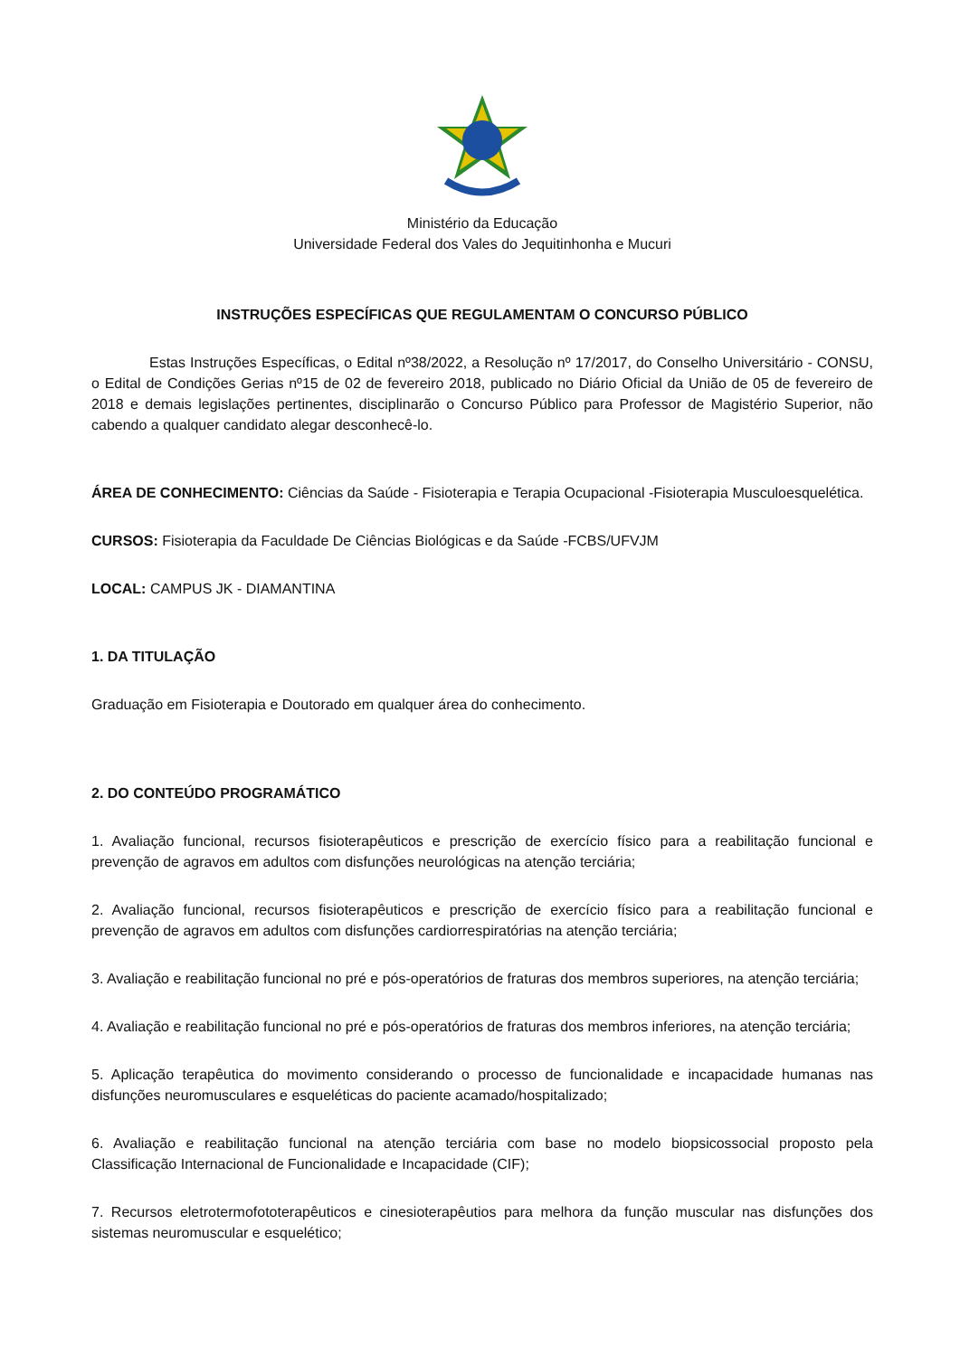Ministério da Educação
Universidade Federal dos Vales do Jequitinhonha e Mucuri
INSTRUÇÕES ESPECÍFICAS QUE REGULAMENTAM O CONCURSO PÚBLICO
Estas Instruções Específicas, o Edital nº38/2022, a Resolução nº 17/2017, do Conselho Universitário - CONSU, o Edital de Condições Gerias nº15 de 02 de fevereiro 2018, publicado no Diário Oficial da União de 05 de fevereiro de 2018 e demais legislações pertinentes, disciplinarão o Concurso Público para Professor de Magistério Superior, não cabendo a qualquer candidato alegar desconhecê-lo.
ÁREA DE CONHECIMENTO: Ciências da Saúde - Fisioterapia e Terapia Ocupacional -Fisioterapia Musculoesquelética.
CURSOS: Fisioterapia da Faculdade De Ciências Biológicas e da Saúde -FCBS/UFVJM
LOCAL: CAMPUS JK - DIAMANTINA
1. DA TITULAÇÃO
Graduação em Fisioterapia e Doutorado em qualquer área do conhecimento.
2. DO CONTEÚDO PROGRAMÁTICO
1. Avaliação funcional, recursos fisioterapêuticos e prescrição de exercício físico para a reabilitação funcional e prevenção de agravos em adultos com disfunções neurológicas na atenção terciária;
2. Avaliação funcional, recursos fisioterapêuticos e prescrição de exercício físico para a reabilitação funcional e prevenção de agravos em adultos com disfunções cardiorrespiratórias na atenção terciária;
3. Avaliação e reabilitação funcional no pré e pós-operatórios de fraturas dos membros superiores, na atenção terciária;
4. Avaliação e reabilitação funcional no pré e pós-operatórios de fraturas dos membros inferiores, na atenção terciária;
5. Aplicação terapêutica do movimento considerando o processo de funcionalidade e incapacidade humanas nas disfunções neuromusculares e esqueléticas do paciente acamado/hospitalizado;
6. Avaliação e reabilitação funcional na atenção terciária com base no modelo biopsicossocial proposto pela Classificação Internacional de Funcionalidade e Incapacidade (CIF);
7. Recursos eletrotermofototerapêuticos e cinesioterapêutios para melhora da função muscular nas disfunções dos sistemas neuromuscular e esquelético;